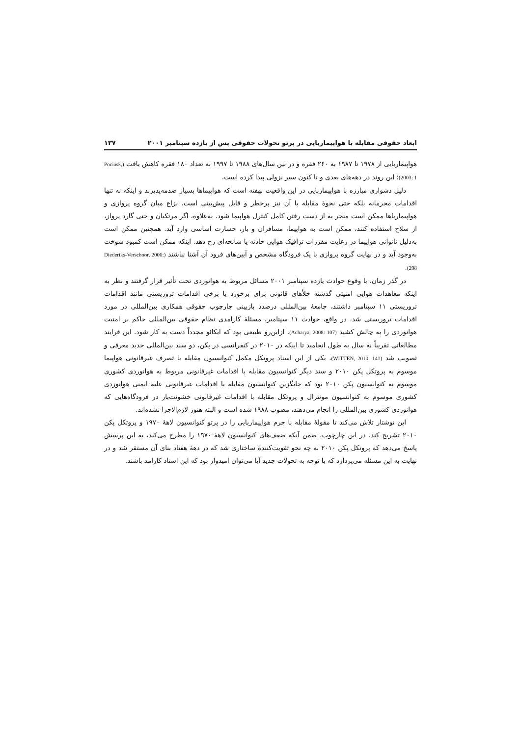ابعاد حقوقی مقابله با هواپیماربایی در پرتو تحولات حقوقی پس از یازده سپتامبر ۲۰۰۱ ۱۳۷
هواپیماربایی از ۱۹۷۸ تا ۱۹۸۷ به ۲۶۰ فقره و در بین سال‌های ۱۹۸۸ تا ۱۹۹۷ به تعداد ۱۸۰ فقره کاهش یافت (Pociask, 2003: 1)؛ این روند در دهه‌های بعدی و تا کنون سیر نزولی پیدا کرده است.
دلیل دشواری مبارزه با هواپیماربایی در این واقعیت نهفته است که هواپیماها بسیار صدمه‌پذیرند و اینکه نه تنها اقدامات مجرمانه بلکه حتی نحوهٔ مقابله با آن نیز پرخطر و قابل پیش‌بینی است. نزاع میان گروه پروازی و هواپیمارباها ممکن است منجر به از دست رفتن کامل کنترل هواپیما شود. به‌علاوه، اگر مرتکبان و حتی گارد پرواز، از سلاح استفاده کنند، ممکن است به هواپیما، مسافران و بار، خسارت اساسی وارد آید. همچنین ممکن است به‌دلیل ناتوانی هواپیما در رعایت مقررات ترافیک هوایی حادثه یا سانحه‌ای رخ دهد. اینکه ممکن است کمبود سوخت به‌وجود آید و در نهایت گروه پروازی با یک فرودگاه مشخص و آیین‌های فرود آن آشنا نباشند (Diederiks-Verschoor, 2006: 298).
در گذر زمان، با وقوع حوادث یازده سپتامبر ۲۰۰۱ مسائل مربوط به هوانوردی تحت تأثیر قرار گرفتند و نظر به اینکه معاهدات هوایی امنیتی گذشته خلأهای قانونی برای برخورد با برخی اقدامات تروریستی مانند اقدامات تروریستی ۱۱ سپتامبر داشتند، جامعهٔ بین‌المللی درصدد بازبینی چارچوب حقوقی همکاری بین‌المللی در مورد اقدامات تروریستی شد. در واقع، حوادث ۱۱ سپتامبر، مسئلهٔ کارامدی نظام حقوقی بین‌المللی حاکم بر امنیت هوانوردی را به چالش کشید (Acharya, 2008: 107). ازاین‌رو طبیعی بود که ایکائو مجدداً دست به کار شود. این فرایند مطالعاتی تقریباً نه سال به طول انجامید تا اینکه در ۲۰۱۰ در کنفرانسی در پکن، دو سند بین‌المللی جدید معرفی و تصویب شد (WITTEN, 2010: 141). یکی از این اسناد پروتکل مکمل کنوانسیون مقابله با تصرف غیرقانونی هواپیما موسوم به پروتکل پکن ۲۰۱۰ و سند دیگر کنوانسیون مقابله با اقدامات غیرقانونی مربوط به هوانوردی کشوری موسوم به کنوانسیون پکن ۲۰۱۰ بود که جایگزین کنوانسیون مقابله با اقدامات غیرقانونی علیه ایمنی هوانوردی کشوری موسوم به کنوانسیون مونترال و پروتکل مقابله با اقدامات غیرقانونی خشونت‌بار در فرودگاه‌هایی که هوانوردی کشوری بین‌المللی را انجام می‌دهند، مصوب ۱۹۸۸ شده است و البته هنوز لازم‌الاجرا نشده‌اند.
این نوشتار تلاش می‌کند تا مقولهٔ مقابله با جرم هواپیماربایی را در پرتو کنوانسیون لاهۀ ۱۹۷۰ و پروتکل پکن ۲۰۱۰ تشریح کند. در این چارچوب، ضمن آنکه ضعف‌های کنوانسیون لاهۀ ۱۹۷۰ را مطرح می‌کند، به این پرسش پاسخ می‌دهد که پروتکل پکن ۲۰۱۰ به چه نحو تقویت‌کنندهٔ ساختاری شد که در دهۀ هفتاد بنای آن مستقر شد و در نهایت به این مسئله می‌پردازد که با توجه به تحولات جدید آیا می‌توان امیدوار بود که این اسناد کارامد باشند.